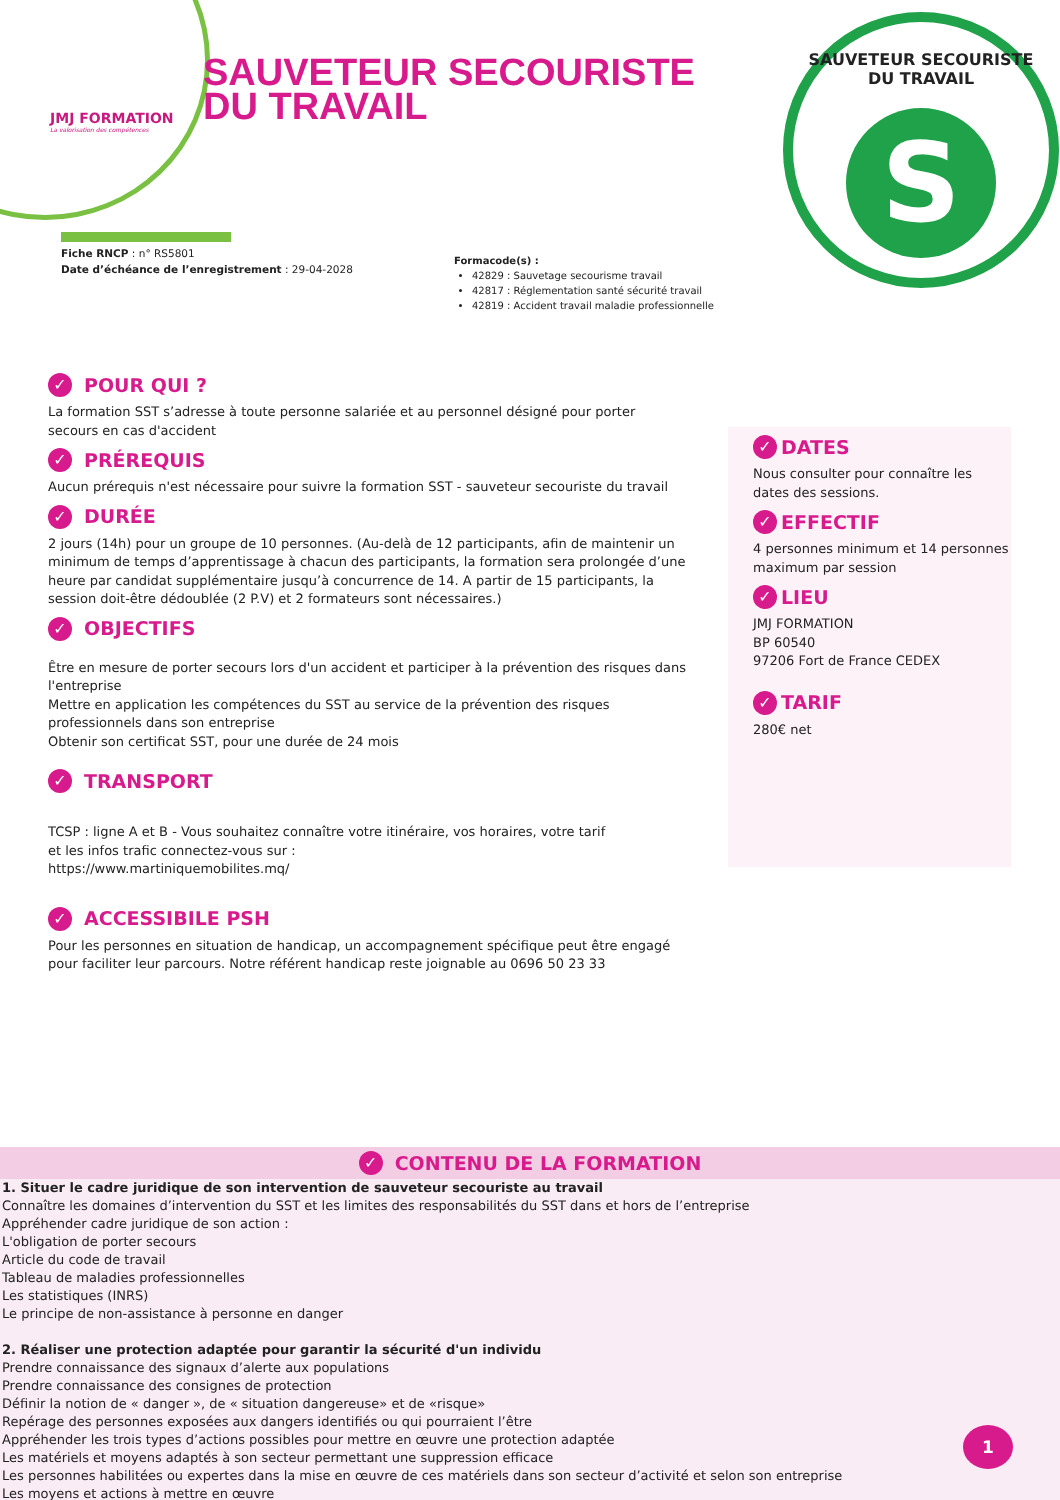JMJ FORMATION
La valorisation des compétences
SAUVETEUR SECOURISTE
DU TRAVAIL
SAUVETEUR SECOURISTE
DU TRAVAIL
S
Fiche RNCP : n° RS5801
Date d’échéance de l’enregistrement : 29-04-2028
Formacode(s) :
42829 : Sauvetage secourisme travail
42817 : Réglementation santé sécurité travail
42819 : Accident travail maladie professionnelle
✓ POUR QUI ?
La formation SST s’adresse à toute personne salariée et au personnel désigné pour porter secours en cas d'accident
✓ PRÉREQUIS
Aucun prérequis n'est nécessaire pour suivre la formation SST - sauveteur secouriste du travail
✓ DURÉE
2 jours (14h) pour un groupe de 10 personnes. (Au-delà de 12 participants, afin de maintenir un minimum de temps d’apprentissage à chacun des participants, la formation sera prolongée d’une heure par candidat supplémentaire jusqu’à concurrence de 14. A partir de 15 participants, la session doit-être dédoublée (2 P.V) et 2 formateurs sont nécessaires.)
✓ OBJECTIFS
Être en mesure de porter secours lors d'un accident et participer à la prévention des risques dans l'entreprise
Mettre en application les compétences du SST au service de la prévention des risques professionnels dans son entreprise
Obtenir son certificat SST, pour une durée de 24 mois
✓ TRANSPORT
TCSP : ligne A et B - Vous souhaitez connaître votre itinéraire, vos horaires, votre tarif
et les infos trafic connectez-vous sur :
https://www.martiniquemobilites.mq/
✓ ACCESSIBILE PSH
Pour les personnes en situation de handicap, un accompagnement spécifique peut être engagé pour faciliter leur parcours. Notre référent handicap reste joignable au 0696 50 23 33
✓ DATES
Nous consulter pour connaître les dates des sessions.
✓ EFFECTIF
4 personnes minimum et 14 personnes maximum par session
✓ LIEU
JMJ FORMATION
BP 60540
97206 Fort de France CEDEX
✓ TARIF
280€ net
✓ CONTENU DE LA FORMATION
1. Situer le cadre juridique de son intervention de sauveteur secouriste au travail
Connaître les domaines d’intervention du SST et les limites des responsabilités du SST dans et hors de l’entreprise
Appréhender cadre juridique de son action :
L'obligation de porter secours
Article du code de travail
Tableau de maladies professionnelles
Les statistiques (INRS)
Le principe de non-assistance à personne en danger
2. Réaliser une protection adaptée pour garantir la sécurité d'un individu
Prendre connaissance des signaux d’alerte aux populations
Prendre connaissance des consignes de protection
Définir la notion de « danger », de « situation dangereuse» et de «risque»
Repérage des personnes exposées aux dangers identifiés ou qui pourraient l’être
Appréhender les trois types d’actions possibles pour mettre en œuvre une protection adaptée
Les matériels et moyens adaptés à son secteur permettant une suppression efficace
Les personnes habilitées ou expertes dans la mise en œuvre de ces matériels dans son secteur d’activité et selon son entreprise
Les moyens et actions à mettre en œuvre
1